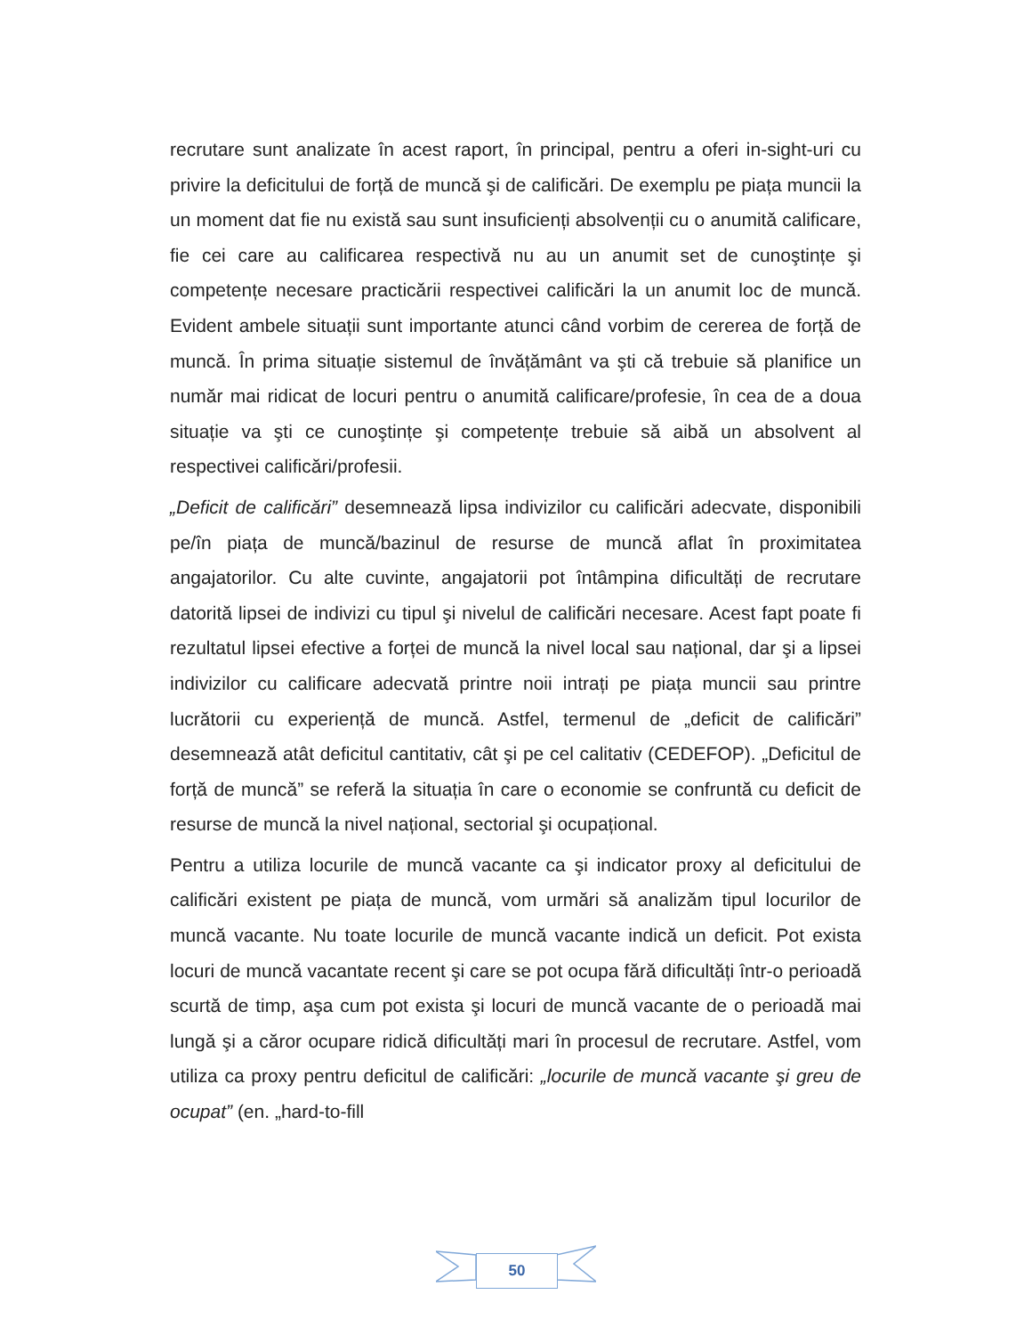recrutare sunt analizate în acest raport, în principal, pentru a oferi in-sight-uri cu privire la deficitului de forță de muncă şi de calificări. De exemplu pe piața muncii la un moment dat fie nu există sau sunt insuficienți absolvenții cu o anumită calificare, fie cei care au calificarea respectivă nu au un anumit set de cunoştințe şi competențe necesare practicării respectivei calificări la un anumit loc de muncă. Evident ambele situații sunt importante atunci când vorbim de cererea de forță de muncă. În prima situație sistemul de învățământ va şti că trebuie să planifice un număr mai ridicat de locuri pentru o anumită calificare/profesie, în cea de a doua situație va şti ce cunoştințe şi competențe trebuie să aibă un absolvent al respectivei calificări/profesii.
„Deficit de calificări” desemnează lipsa indivizilor cu calificări adecvate, disponibili pe/în piața de muncă/bazinul de resurse de muncă aflat în proximitatea angajatorilor. Cu alte cuvinte, angajatorii pot întâmpina dificultăți de recrutare datorită lipsei de indivizi cu tipul şi nivelul de calificări necesare. Acest fapt poate fi rezultatul lipsei efective a forței de muncă la nivel local sau național, dar şi a lipsei indivizilor cu calificare adecvată printre noii intrați pe piața muncii sau printre lucrătorii cu experiență de muncă. Astfel, termenul de „deficit de calificări” desemnează atât deficitul cantitativ, cât şi pe cel calitativ (CEDEFOP). „Deficitul de forță de muncă” se referă la situația în care o economie se confruntă cu deficit de resurse de muncă la nivel național, sectorial şi ocupațional.
Pentru a utiliza locurile de muncă vacante ca şi indicator proxy al deficitului de calificări existent pe piața de muncă, vom urmări să analizăm tipul locurilor de muncă vacante. Nu toate locurile de muncă vacante indică un deficit. Pot exista locuri de muncă vacantate recent şi care se pot ocupa fără dificultăți într-o perioadă scurtă de timp, aşa cum pot exista şi locuri de muncă vacante de o perioadă mai lungă şi a căror ocupare ridică dificultăți mari în procesul de recrutare. Astfel, vom utiliza ca proxy pentru deficitul de calificări: „locurile de muncă vacante şi greu de ocupat” (en. „hard-to-fill
50